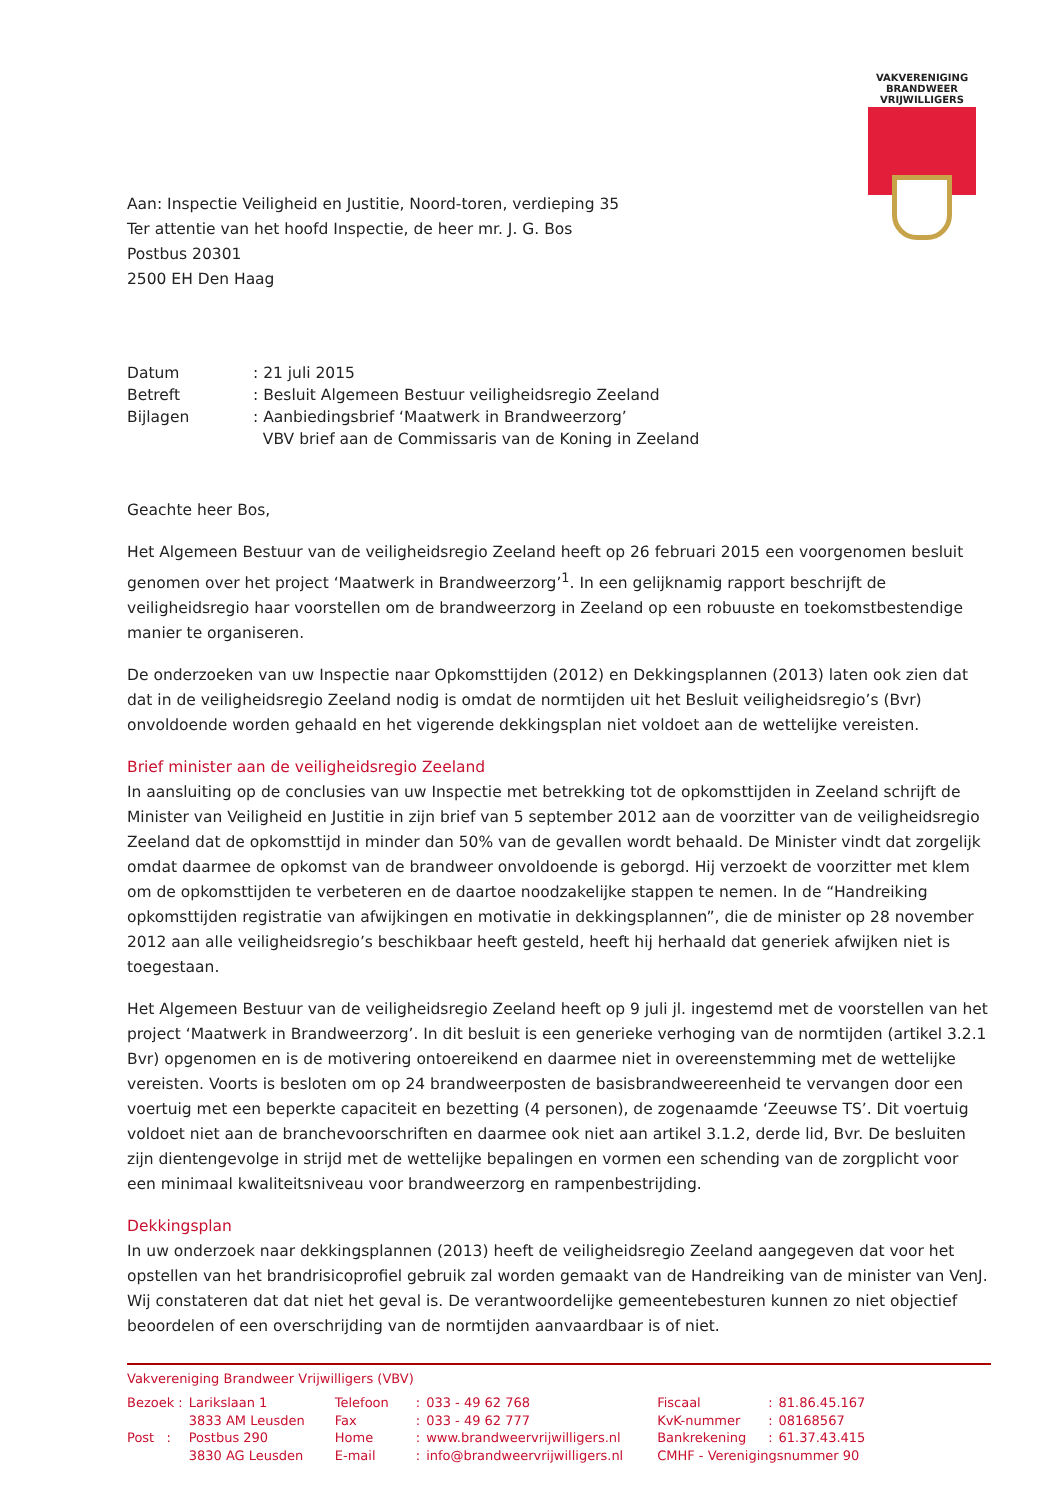VAKVERENIGING
BRANDWEER
VRIJWILLIGERS
Aan: Inspectie Veiligheid en Justitie, Noord-toren, verdieping 35
Ter attentie van het hoofd Inspectie, de heer mr. J. G. Bos
Postbus 20301
2500 EH Den Haag
| Datum | : 21 juli 2015 |
| Betreft | : Besluit Algemeen Bestuur veiligheidsregio Zeeland |
| Bijlagen | : Aanbiedingsbrief ‘Maatwerk in Brandweerzorg’ VBV brief aan de Commissaris van de Koning in Zeeland |
Geachte heer Bos,
Het Algemeen Bestuur van de veiligheidsregio Zeeland heeft op 26 februari 2015 een voorgenomen besluit genomen over het project ‘Maatwerk in Brandweerzorg’<sup>1</sup>. In een gelijknamig rapport beschrijft de veiligheidsregio haar voorstellen om de brandweerzorg in Zeeland op een robuuste en toekomstbestendige manier te organiseren.
De onderzoeken van uw Inspectie naar Opkomsttijden (2012) en Dekkingsplannen (2013) laten ook zien dat dat in de veiligheidsregio Zeeland nodig is omdat de normtijden uit het Besluit veiligheidsregio’s (Bvr) onvoldoende worden gehaald en het vigerende dekkingsplan niet voldoet aan de wettelijke vereisten.
Brief minister aan de veiligheidsregio Zeeland
In aansluiting op de conclusies van uw Inspectie met betrekking tot de opkomsttijden in Zeeland schrijft de Minister van Veiligheid en Justitie in zijn brief van 5 september 2012 aan de voorzitter van de veiligheidsregio Zeeland dat de opkomsttijd in minder dan 50% van de gevallen wordt behaald. De Minister vindt dat zorgelijk omdat daarmee de opkomst van de brandweer onvoldoende is geborgd. Hij verzoekt de voorzitter met klem om de opkomsttijden te verbeteren en de daartoe noodzakelijke stappen te nemen. In de “Handreiking opkomsttijden registratie van afwijkingen en motivatie in dekkingsplannen”, die de minister op 28 november 2012 aan alle veiligheidsregio’s beschikbaar heeft gesteld, heeft hij herhaald dat generiek afwijken niet is toegestaan.
Het Algemeen Bestuur van de veiligheidsregio Zeeland heeft op 9 juli jl. ingestemd met de voorstellen van het project ‘Maatwerk in Brandweerzorg’. In dit besluit is een generieke verhoging van de normtijden (artikel 3.2.1 Bvr) opgenomen en is de motivering ontoereikend en daarmee niet in overeenstemming met de wettelijke vereisten. Voorts is besloten om op 24 brandweerposten de basisbrandweereenheid te vervangen door een voertuig met een beperkte capaciteit en bezetting (4 personen), de zogenaamde ‘Zeeuwse TS’. Dit voertuig voldoet niet aan de branchevoorschriften en daarmee ook niet aan artikel 3.1.2, derde lid, Bvr. De besluiten zijn dientengevolge in strijd met de wettelijke bepalingen en vormen een schending van de zorgplicht voor een minimaal kwaliteitsniveau voor brandweerzorg en rampenbestrijding.
Dekkingsplan
In uw onderzoek naar dekkingsplannen (2013) heeft de veiligheidsregio Zeeland aangegeven dat voor het opstellen van het brandrisicoprofiel gebruik zal worden gemaakt van de Handreiking van de minister van VenJ. Wij constateren dat dat niet het geval is. De verantwoordelijke gemeentebesturen kunnen zo niet objectief beoordelen of een overschrijding van de normtijden aanvaardbaar is of niet.
Vakvereniging Brandweer Vrijwilligers (VBV)
| Bezoek : | Larikslaan 1 | Telefoon | : | 033 - 49 62 768 | Fiscaal | : | 81.86.45.167 |
| | 3833 AM Leusden | Fax | : | 033 - 49 62 777 | KvK-nummer | : | 08168567 |
| Post : | Postbus 290 | Home | : | www.brandweervrijwilligers.nl | Bankrekening | : | 61.37.43.415 |
| | 3830 AG Leusden | E-mail | : | info@brandweervrijwilligers.nl | CMHF - Verenigingsnummer 90 | | |